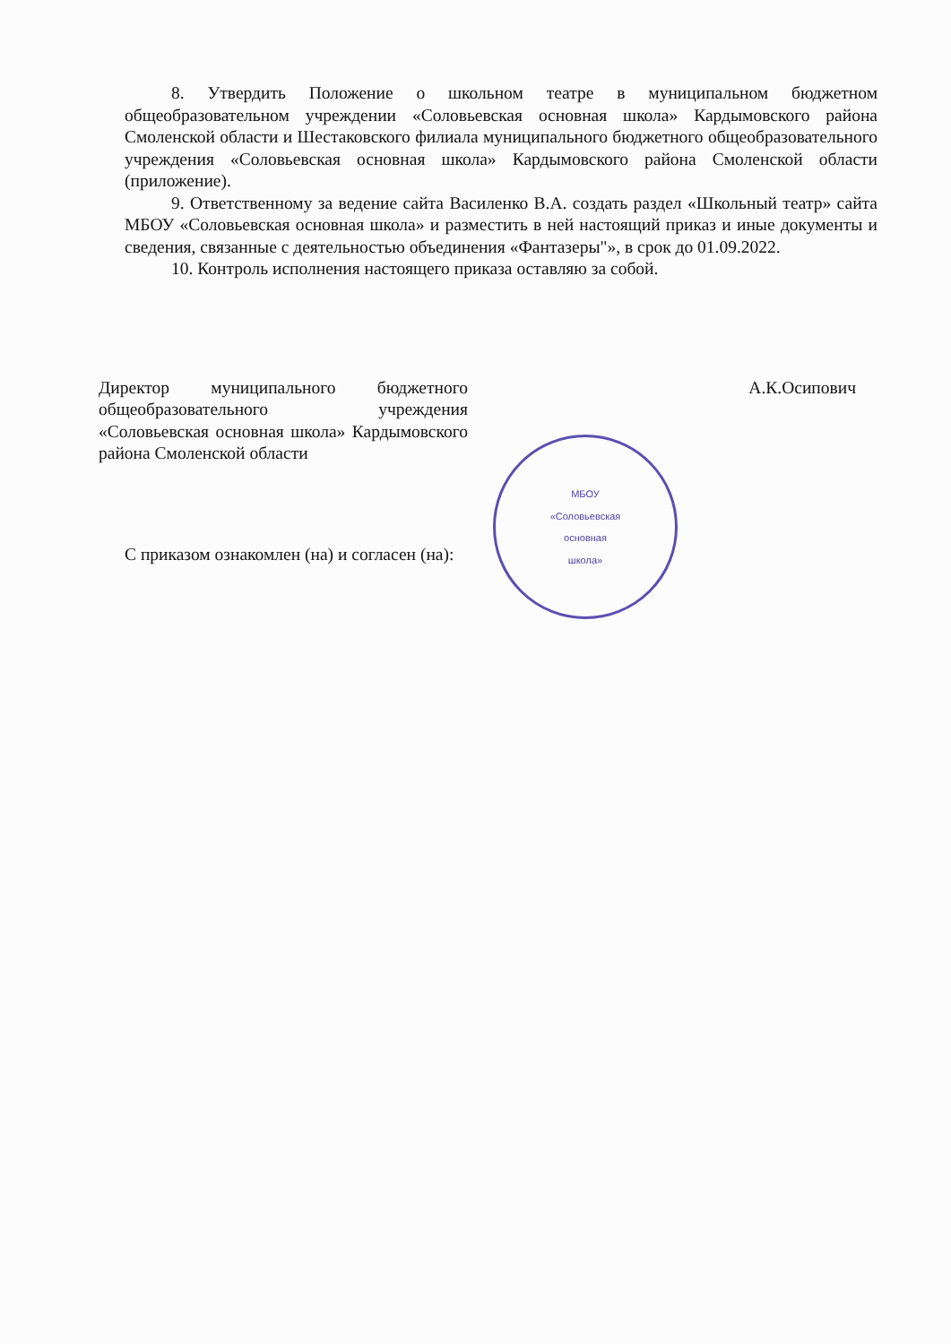8. Утвердить Положение о школьном театре в муниципальном бюджетном общеобразовательном учреждении «Соловьевская основная школа» Кардымовского района Смоленской области и Шестаковского филиала муниципального бюджетного общеобразовательного учреждения «Соловьевская основная школа» Кардымовского района Смоленской области (приложение).
9. Ответственному за ведение сайта Василенко В.А. создать раздел «Школьный театр» сайта МБОУ «Соловьевская основная школа» и разместить в ней настоящий приказ и иные документы и сведения, связанные с деятельностью объединения «Фантазеры"», в срок до 01.09.2022.
10. Контроль исполнения настоящего приказа оставляю за собой.
Директор муниципального бюджетного общеобразовательного учреждения «Соловьевская основная школа» Кардымовского района Смоленской области
А.К.Осипович
С приказом ознакомлен (на) и согласен (на):
МБОУ
«Соловьевская
основная
школа»